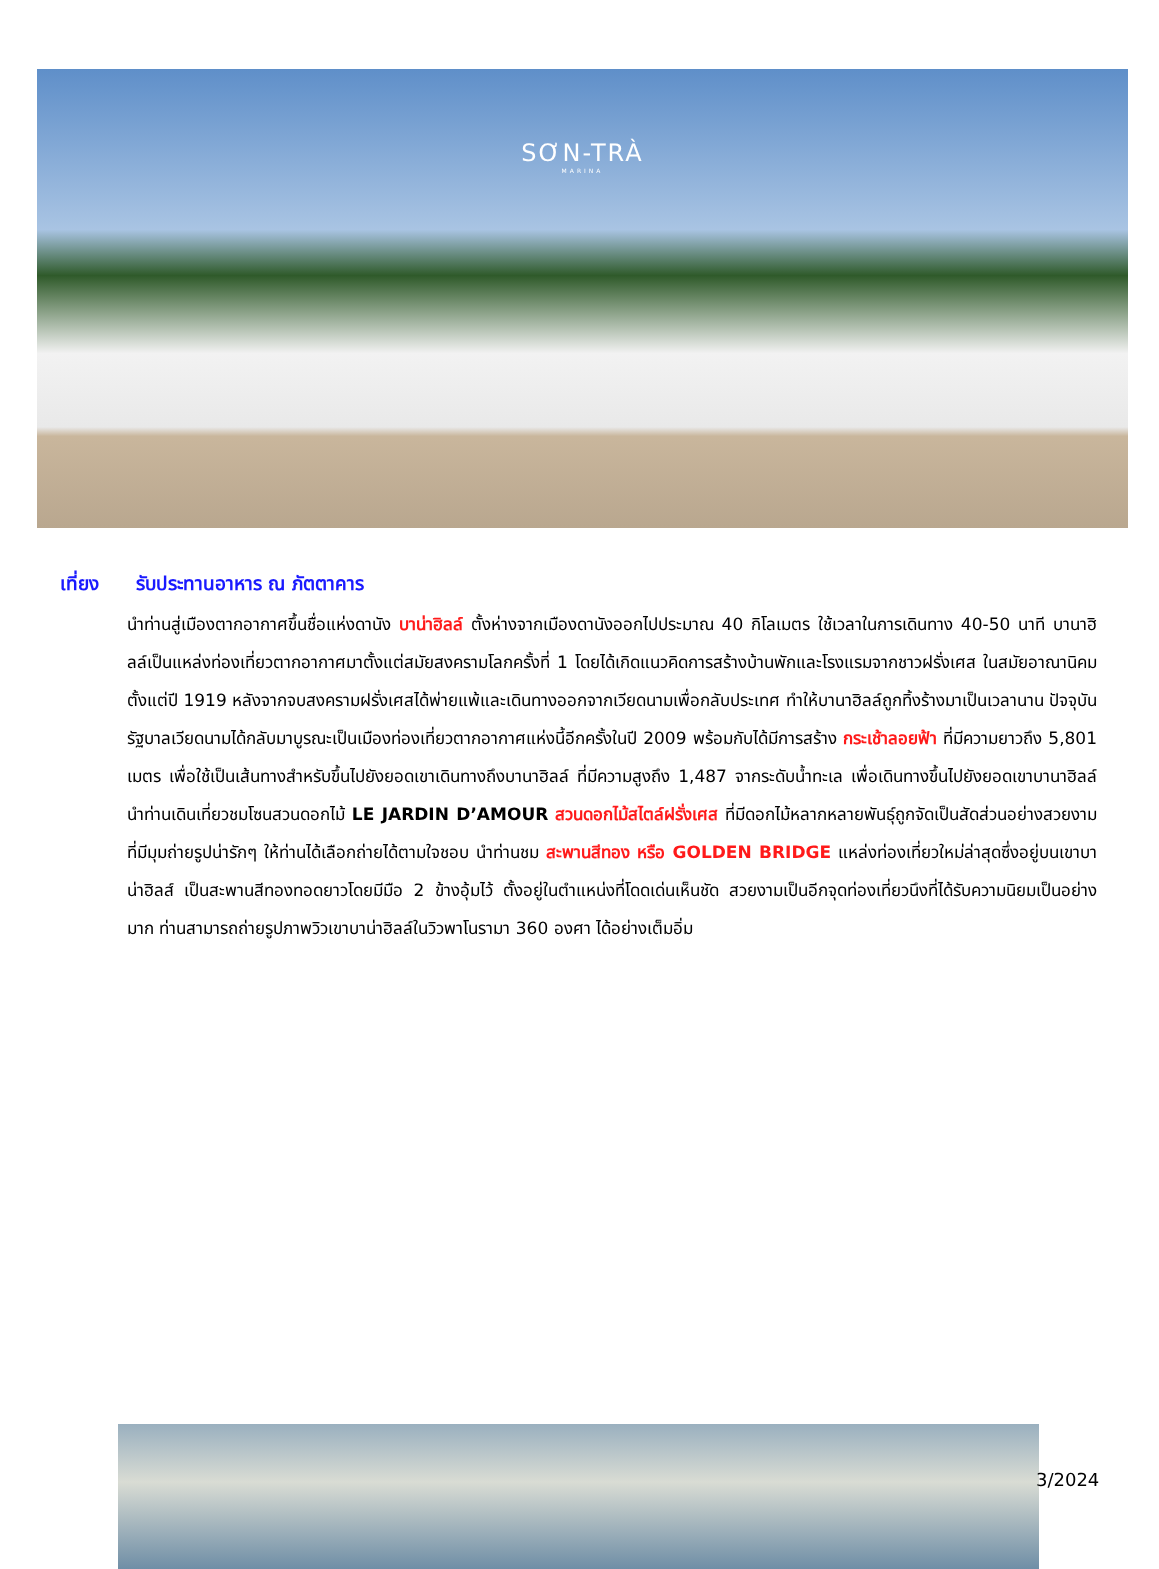SƠN-TRÀ
MARINA
เที่ยง รับประทานอาหาร ณ ภัตตาคาร
นำท่านสู่เมืองตากอากาศขึ้นชื่อแห่งดานัง บาน่าฮิลล์ ตั้งห่างจากเมืองดานังออกไปประมาณ 40 กิโลเมตร ใช้เวลาในการเดินทาง 40-50 นาที บานาฮิลล์เป็นแหล่งท่องเที่ยวตากอากาศมาตั้งแต่สมัยสงครามโลกครั้งที่ 1 โดยได้เกิดแนวคิดการสร้างบ้านพักและโรงแรมจากชาวฝรั่งเศส ในสมัยอาณานิคมตั้งแต่ปี 1919 หลังจากจบสงครามฝรั่งเศสได้พ่ายแพ้และเดินทางออกจากเวียดนามเพื่อกลับประเทศ ทำให้บานาฮิลล์ถูกทิ้งร้างมาเป็นเวลานาน ปัจจุบันรัฐบาลเวียดนามได้กลับมาบูรณะเป็นเมืองท่องเที่ยวตากอากาศแห่งนี้อีกครั้งในปี 2009 พร้อมกับได้มีการสร้าง กระเช้าลอยฟ้า ที่มีความยาวถึง 5,801 เมตร เพื่อใช้เป็นเส้นทางสำหรับขึ้นไปยังยอดเขาเดินทางถึงบานาฮิลล์ ที่มีความสูงถึง 1,487 จากระดับน้ำทะเล เพื่อเดินทางขึ้นไปยังยอดเขาบานาฮิลล์ นำท่านเดินเที่ยวชมโซนสวนดอกไม้ LE JARDIN D’AMOUR สวนดอกไม้สไตล์ฝรั่งเศส ที่มีดอกไม้หลากหลายพันธุ์ถูกจัดเป็นสัดส่วนอย่างสวยงาม ที่มีมุมถ่ายรูปน่ารักๆ ให้ท่านได้เลือกถ่ายได้ตามใจชอบ นำท่านชม สะพานสีทอง หรือ GOLDEN BRIDGE แหล่งท่องเที่ยวใหม่ล่าสุดซึ่งอยู่บนเขาบาน่าฮิลส์ เป็นสะพานสีทองทอดยาวโดยมีมือ 2 ข้างอุ้มไว้ ตั้งอยู่ในตำแหน่งที่โดดเด่นเห็นชัด สวยงามเป็นอีกจุดท่องเที่ยวนึงที่ได้รับความนิยมเป็นอย่างมาก ท่านสามารถถ่ายรูปภาพวิวเขาบาน่าฮิลล์ในวิวพาโนรามา 360 องศา ได้อย่างเต็มอิ่ม
3/2024